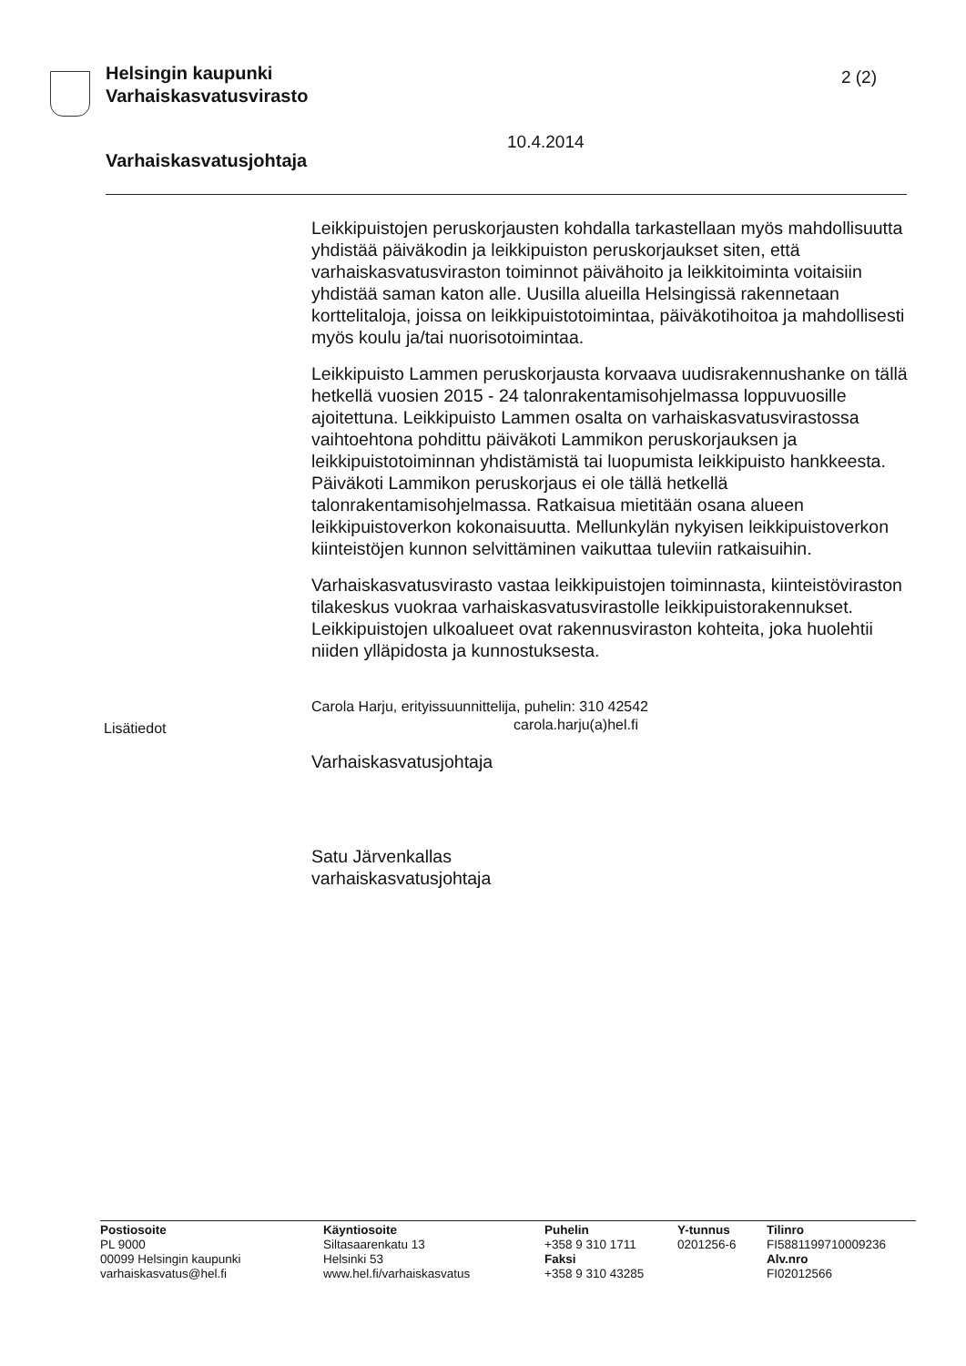Helsingin kaupunki
Varhaiskasvatusvirasto
2 (2)
10.4.2014
Varhaiskasvatusjohtaja
Leikkipuistojen peruskorjausten kohdalla tarkastellaan myös mahdollisuutta yhdistää päiväkodin ja leikkipuiston peruskorjaukset siten, että varhaiskasvatusviraston toiminnot päivähoito ja leikkitoiminta voitaisiin yhdistää saman katon alle. Uusilla alueilla Helsingissä rakennetaan korttelitaloja, joissa on leikkipuistotoimintaa, päiväkotihoitoa ja mahdollisesti myös koulu ja/tai nuorisotoimintaa.
Leikkipuisto Lammen peruskorjausta korvaava uudisrakennushanke on tällä hetkellä vuosien 2015 - 24 talonrakentamisohjelmassa loppuvuosille ajoitettuna. Leikkipuisto Lammen osalta on varhaiskasvatusvirastossa vaihtoehtona pohdittu päiväkoti Lammikon peruskorjauksen ja leikkipuistotoiminnan yhdistämistä tai luopumista leikkipuisto hankkeesta. Päiväkoti Lammikon peruskorjaus ei ole tällä hetkellä talonrakentamisohjelmassa. Ratkaisua mietitään osana alueen leikkipuistoverkon kokonaisuutta. Mellunkylän nykyisen leikkipuistoverkon kiinteistöjen kunnon selvittäminen vaikuttaa tuleviin ratkaisuihin.
Varhaiskasvatusvirasto vastaa leikkipuistojen toiminnasta, kiinteistöviraston tilakeskus vuokraa varhaiskasvatusvirastolle leikkipuistorakennukset. Leikkipuistojen ulkoalueet ovat rakennusviraston kohteita, joka huolehtii niiden ylläpidosta ja kunnostuksesta.
Carola Harju, erityissuunnittelija, puhelin: 310 42542
carola.harju(a)hel.fi
Varhaiskasvatusjohtaja
Satu Järvenkallas
varhaiskasvatusjohtaja
Lisätiedot
Postiosoite
PL 9000
00099 Helsingin kaupunki
varhaiskasvatus@hel.fi
Käyntiosoite
Siltasaarenkatu 13
Helsinki 53
www.hel.fi/varhaiskasvatus
Puhelin
+358 9 310 1711
Faksi
+358 9 310 43285
Y-tunnus
0201256-6
Tilinro
FI5881199710009236
Alv.nro
FI02012566